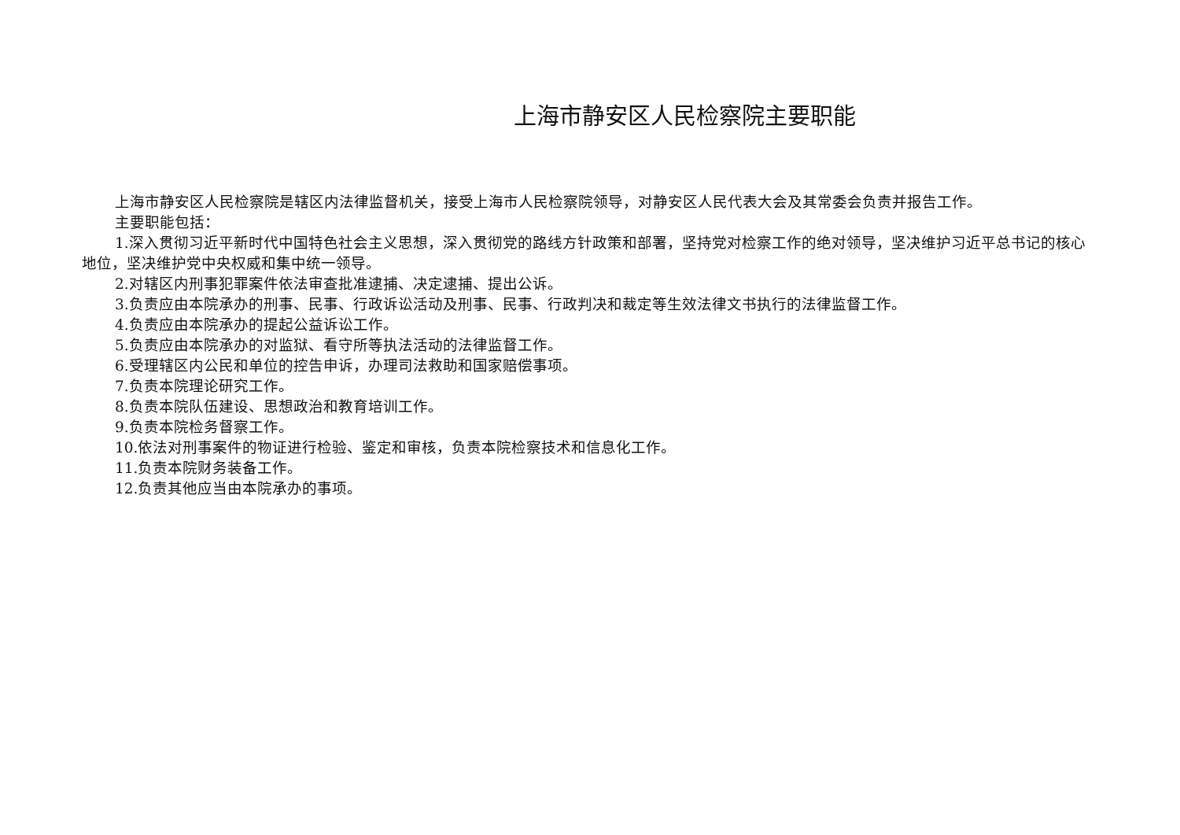上海市静安区人民检察院主要职能
上海市静安区人民检察院是辖区内法律监督机关，接受上海市人民检察院领导，对静安区人民代表大会及其常委会负责并报告工作。
主要职能包括：
1.深入贯彻习近平新时代中国特色社会主义思想，深入贯彻党的路线方针政策和部署，坚持党对检察工作的绝对领导，坚决维护习近平总书记的核心地位，坚决维护党中央权威和集中统一领导。
2.对辖区内刑事犯罪案件依法审查批准逮捕、决定逮捕、提出公诉。
3.负责应由本院承办的刑事、民事、行政诉讼活动及刑事、民事、行政判决和裁定等生效法律文书执行的法律监督工作。
4.负责应由本院承办的提起公益诉讼工作。
5.负责应由本院承办的对监狱、看守所等执法活动的法律监督工作。
6.受理辖区内公民和单位的控告申诉，办理司法救助和国家赔偿事项。
7.负责本院理论研究工作。
8.负责本院队伍建设、思想政治和教育培训工作。
9.负责本院检务督察工作。
10.依法对刑事案件的物证进行检验、鉴定和审核，负责本院检察技术和信息化工作。
11.负责本院财务装备工作。
12.负责其他应当由本院承办的事项。